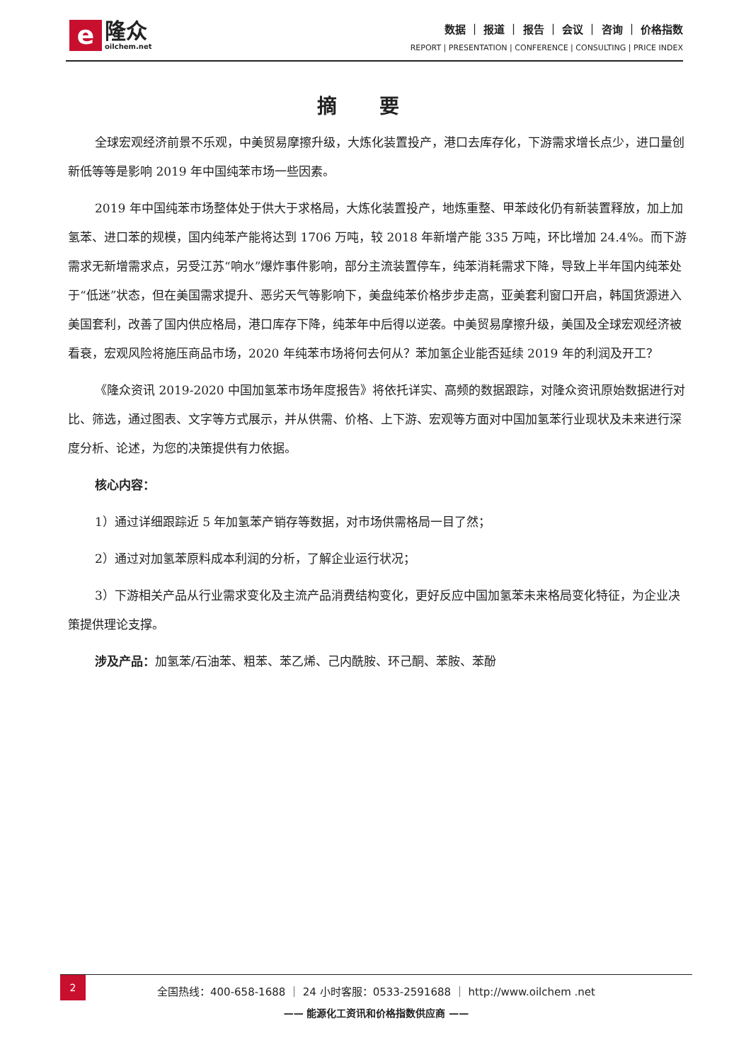e隆众 oilchem.net
数据 ｜ 报道 ｜ 报告 ｜ 会议 ｜ 咨询 ｜ 价格指数
REPORT | PRESENTATION | CONFERENCE | CONSULTING | PRICE INDEX
摘要
全球宏观经济前景不乐观，中美贸易摩擦升级，大炼化装置投产，港口去库存化，下游需求增长点少，进口量创新低等等是影响 2019 年中国纯苯市场一些因素。
2019 年中国纯苯市场整体处于供大于求格局，大炼化装置投产，地炼重整、甲苯歧化仍有新装置释放，加上加氢苯、进口苯的规模，国内纯苯产能将达到 1706 万吨，较 2018 年新增产能 335 万吨，环比增加 24.4%。而下游需求无新增需求点，另受江苏“响水”爆炸事件影响，部分主流装置停车，纯苯消耗需求下降，导致上半年国内纯苯处于“低迷”状态，但在美国需求提升、恶劣天气等影响下，美盘纯苯价格步步走高，亚美套利窗口开启，韩国货源进入美国套利，改善了国内供应格局，港口库存下降，纯苯年中后得以逆袭。中美贸易摩擦升级，美国及全球宏观经济被看衰，宏观风险将施压商品市场，2020 年纯苯市场将何去何从？苯加氢企业能否延续 2019 年的利润及开工？
《隆众资讯 2019-2020 中国加氢苯市场年度报告》将依托详实、高频的数据跟踪，对隆众资讯原始数据进行对比、筛选，通过图表、文字等方式展示，并从供需、价格、上下游、宏观等方面对中国加氢苯行业现状及未来进行深度分析、论述，为您的决策提供有力依据。
核心内容：
1）通过详细跟踪近 5 年加氢苯产销存等数据，对市场供需格局一目了然；
2）通过对加氢苯原料成本利润的分析，了解企业运行状况；
3）下游相关产品从行业需求变化及主流产品消费结构变化，更好反应中国加氢苯未来格局变化特征，为企业决策提供理论支撑。
涉及产品：加氢苯/石油苯、粗苯、苯乙烯、己内酰胺、环己酮、苯胺、苯酚
2
全国热线：400-658-1688 ｜ 24 小时客服：0533-2591688 ｜ http://www.oilchem .net
—— 能源化工资讯和价格指数供应商 ——